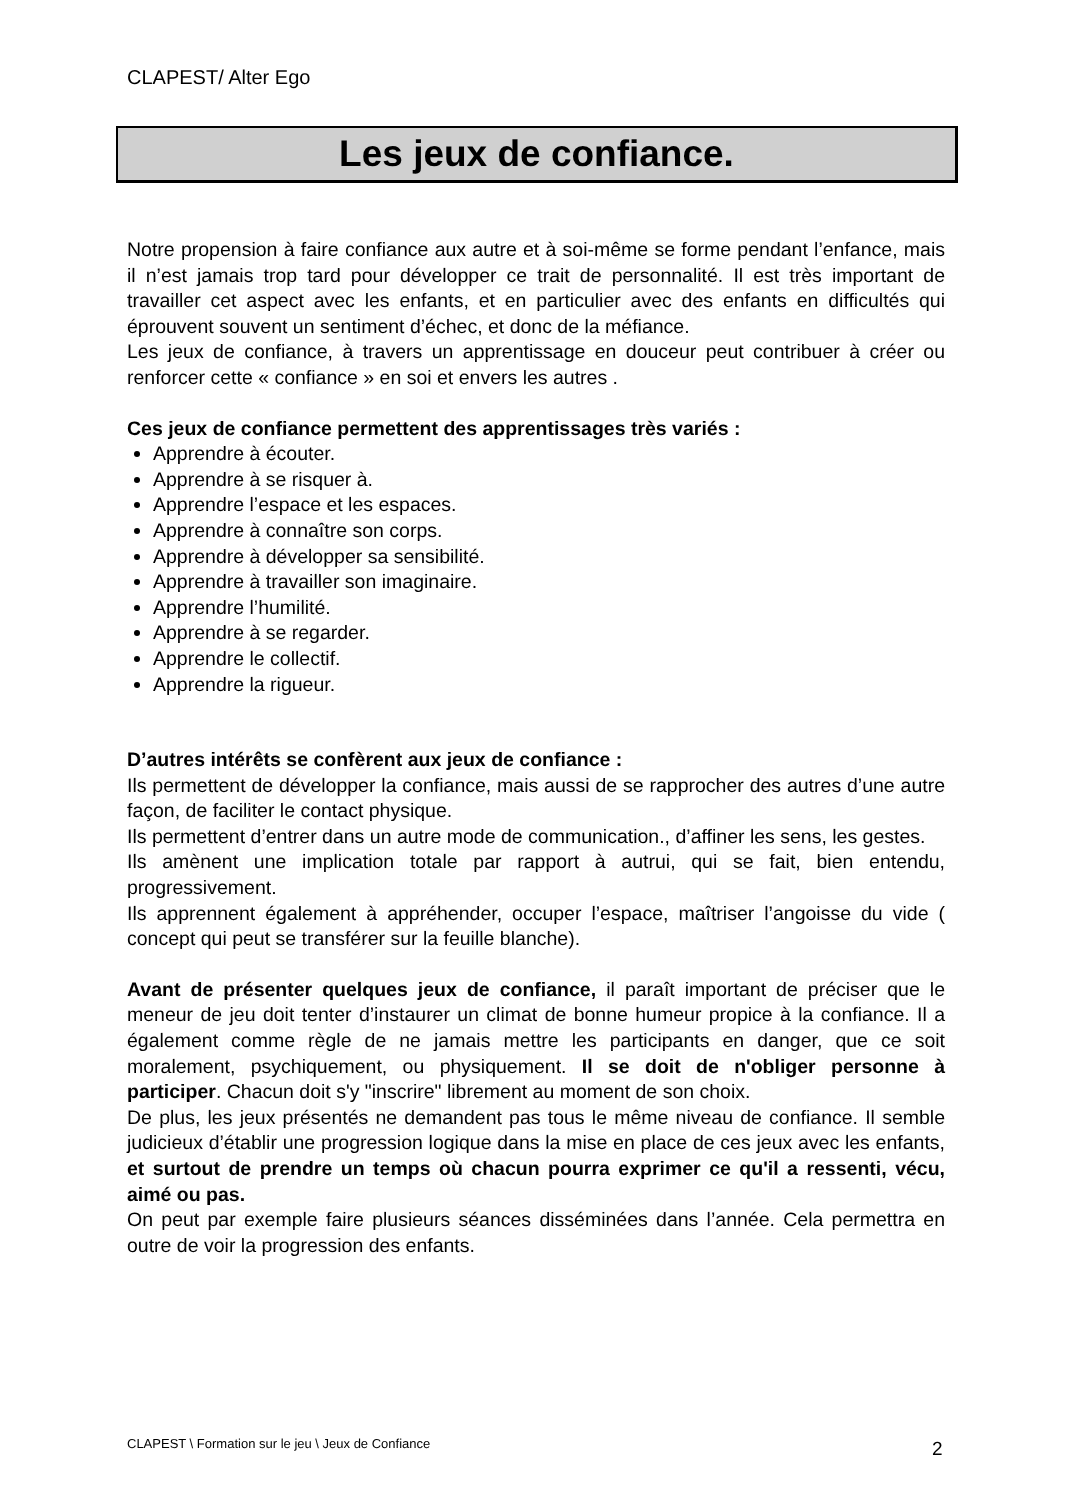CLAPEST/ Alter Ego
Les jeux de confiance.
Notre propension à faire confiance aux autre et à soi-même se forme pendant l’enfance, mais il n’est jamais trop tard pour développer ce trait de personnalité. Il est très important de travailler cet aspect avec les enfants, et en particulier avec des enfants en difficultés qui éprouvent souvent un sentiment d’échec, et donc de la méfiance.
Les jeux de confiance, à travers un apprentissage en douceur peut contribuer à créer ou renforcer cette « confiance » en soi et envers les autres .
Ces jeux de confiance permettent des apprentissages très variés :
Apprendre à écouter.
Apprendre à se risquer à.
Apprendre l’espace et les espaces.
Apprendre à connaître son corps.
Apprendre à développer sa sensibilité.
Apprendre à travailler son imaginaire.
Apprendre l’humilité.
Apprendre à se regarder.
Apprendre le collectif.
Apprendre la rigueur.
D’autres intérêts se confèrent aux jeux de confiance :
Ils permettent de développer la confiance, mais aussi de se rapprocher des autres d’une autre façon, de faciliter le contact physique.
Ils permettent d’entrer dans un autre mode de communication., d’affiner les sens, les gestes.
Ils amènent une implication totale par rapport à autrui, qui se fait, bien entendu, progressivement.
Ils apprennent également à appréhender, occuper l’espace, maîtriser l’angoisse du vide ( concept qui peut se transférer sur la feuille blanche).
Avant de présenter quelques jeux de confiance, il paraît important de préciser que le meneur de jeu doit tenter d’instaurer un climat de bonne humeur propice à la confiance. Il a également comme règle de ne jamais mettre les participants en danger, que ce soit moralement, psychiquement, ou physiquement. Il se doit de n'obliger personne à participer. Chacun doit s'y "inscrire" librement au moment de son choix.
De plus, les jeux présentés ne demandent pas tous le même niveau de confiance. Il semble judicieux d’établir une progression logique dans la mise en place de ces jeux avec les enfants, et surtout de prendre un temps où chacun pourra exprimer ce qu'il a ressenti, vécu, aimé ou pas.
On peut par exemple faire plusieurs séances disséminées dans l’année. Cela permettra en outre de voir la progression des enfants.
CLAPEST \ Formation sur le jeu \ Jeux de Confiance
2